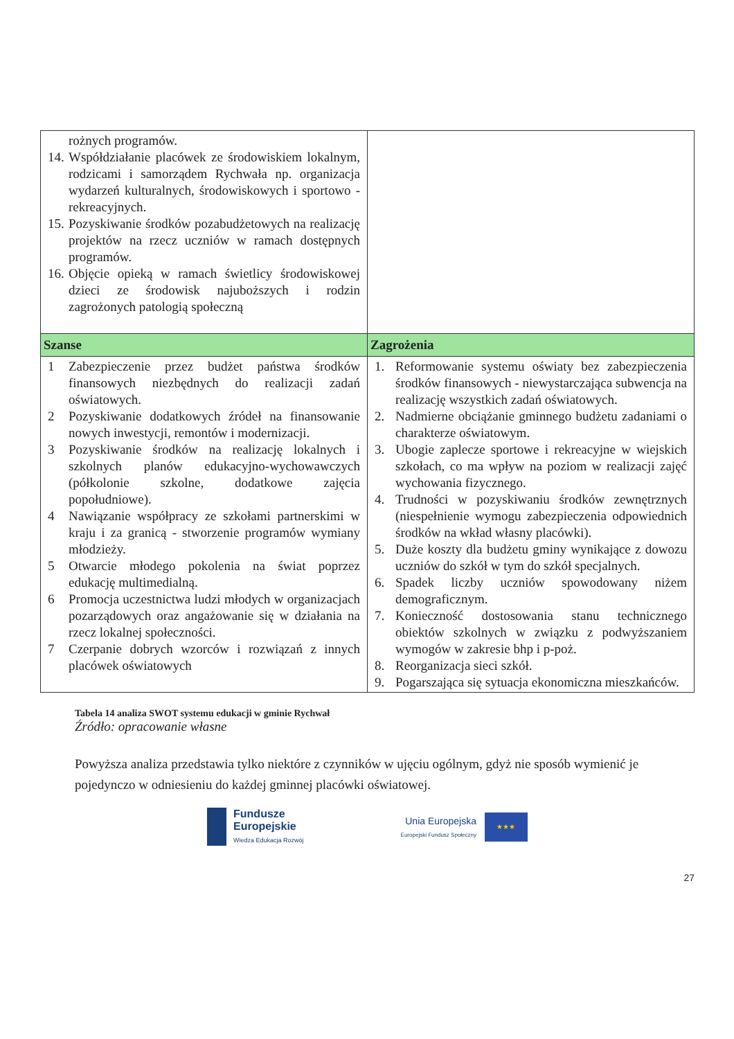| rożnych programów. 14. Współdziałanie placówek ze środowiskiem lokalnym, rodzicami i samorządem Rychwała np. organizacja wydarzeń kulturalnych, środowiskowych i sportowo - rekreacyjnych. 15. Pozyskiwanie środków pozabudżetowych na realizację projektów na rzecz uczniów w ramach dostępnych programów. 16. Objęcie opieką w ramach świetlicy środowiskowej dzieci ze środowisk najuboższych i rodzin zagrożonych patologią społeczną | |
| Szanse | Zagrożenia |
| 1 Zabezpieczenie przez budżet państwa środków finansowych niezbędnych do realizacji zadań oświatowych. 2 Pozyskiwanie dodatkowych źródeł na finansowanie nowych inwestycji, remontów i modernizacji. 3 Pozyskiwanie środków na realizację lokalnych i szkolnych planów edukacyjno-wychowawczych (półkolonie szkolne, dodatkowe zajęcia popołudniowe). 4 Nawiązanie współpracy ze szkołami partnerskimi w kraju i za granicą - stworzenie programów wymiany młodzieży. 5 Otwarcie młodego pokolenia na świat poprzez edukację multimedialną. 6 Promocja uczestnictwa ludzi młodych w organizacjach pozarządowych oraz angażowanie się w działania na rzecz lokalnej społeczności. 7 Czerpanie dobrych wzorców i rozwiązań z innych placówek oświatowych | 1. Reformowanie systemu oświaty bez zabezpieczenia środków finansowych - niewystarczająca subwencja na realizację wszystkich zadań oświatowych. 2. Nadmierne obciążanie gminnego budżetu zadaniami o charakterze oświatowym. 3. Ubogie zaplecze sportowe i rekreacyjne w wiejskich szkołach, co ma wpływ na poziom w realizacji zajęć wychowania fizycznego. 4. Trudności w pozyskiwaniu środków zewnętrznych (niespełnienie wymogu zabezpieczenia odpowiednich środków na wkład własny placówki). 5. Duże koszty dla budżetu gminy wynikające z dowozu uczniów do szkół w tym do szkół specjalnych. 6. Spadek liczby uczniów spowodowany niżem demograficznym. 7. Konieczność dostosowania stanu technicznego obiektów szkolnych w związku z podwyższaniem wymogów w zakresie bhp i p-poż. 8. Reorganizacja sieci szkół. 9. Pogarszająca się sytuacja ekonomiczna mieszkańców. |
Tabela 14 analiza SWOT systemu edukacji w gminie Rychwał
Źródło: opracowanie własne
Powyższa analiza przedstawia tylko niektóre z czynników w ujęciu ogólnym, gdyż nie sposób wymienić je pojedynczo w odniesieniu do każdej gminnej placówki oświatowej.
Fundusze
Europejskie
Wiedza Edukacja Rozwój
Unia Europejska
Europejski Fundusz Społeczny
★★★
27